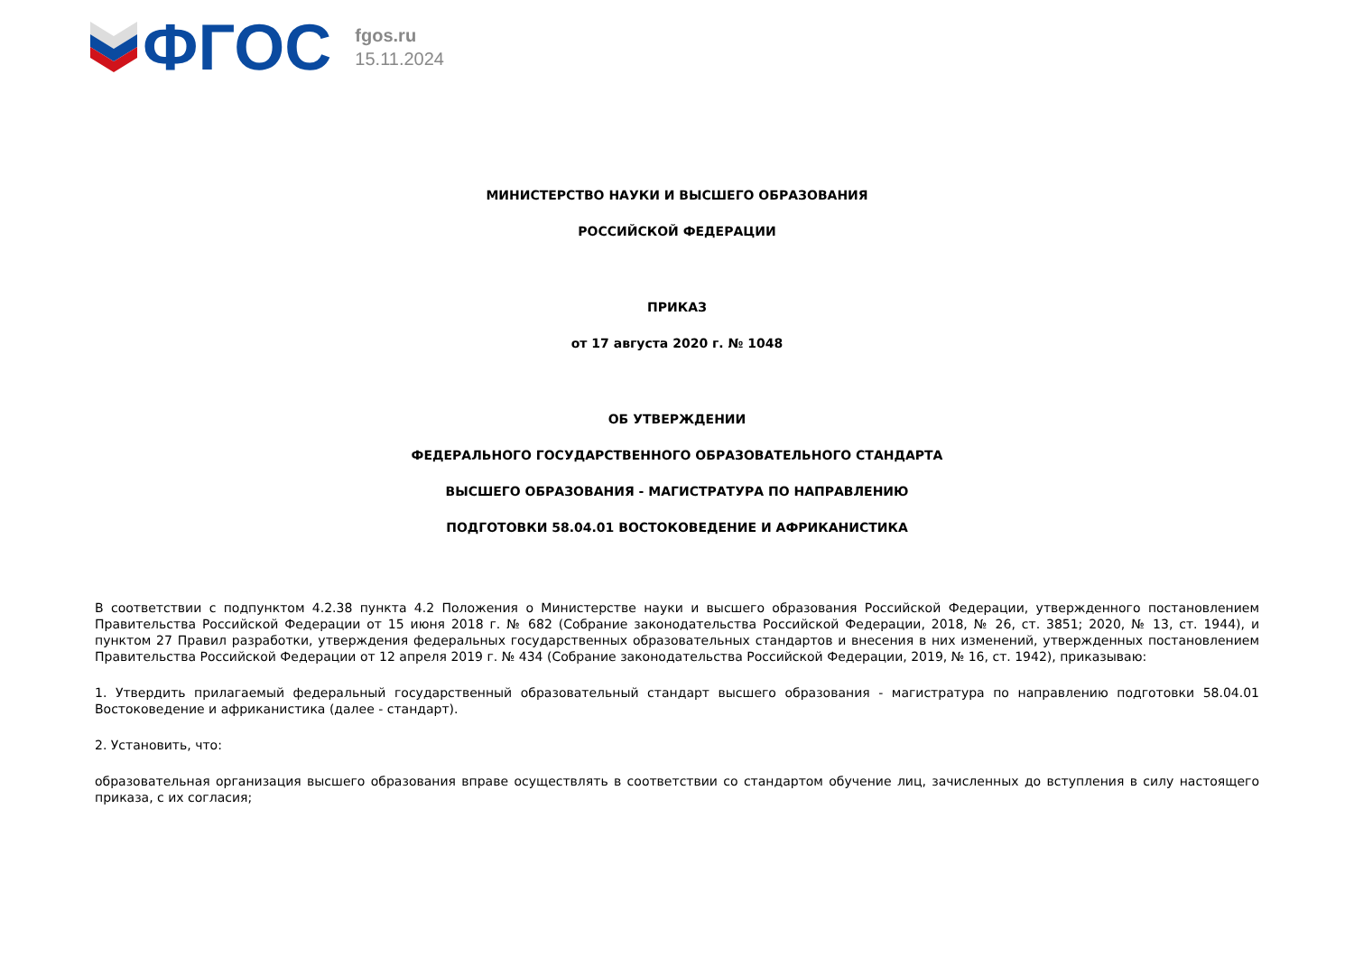ФГОС
fgos.ru
15.11.2024
МИНИСТЕРСТВО НАУКИ И ВЫСШЕГО ОБРАЗОВАНИЯ
РОССИЙСКОЙ ФЕДЕРАЦИИ
ПРИКАЗ
от 17 августа 2020 г. № 1048
ОБ УТВЕРЖДЕНИИ
ФЕДЕРАЛЬНОГО ГОСУДАРСТВЕННОГО ОБРАЗОВАТЕЛЬНОГО СТАНДАРТА
ВЫСШЕГО ОБРАЗОВАНИЯ - МАГИСТРАТУРА ПО НАПРАВЛЕНИЮ
ПОДГОТОВКИ 58.04.01 ВОСТОКОВЕДЕНИЕ И АФРИКАНИСТИКА
В соответствии с подпунктом 4.2.38 пункта 4.2 Положения о Министерстве науки и высшего образования Российской Федерации, утвержденного постановлением Правительства Российской Федерации от 15 июня 2018 г. № 682 (Собрание законодательства Российской Федерации, 2018, № 26, ст. 3851; 2020, № 13, ст. 1944), и пунктом 27 Правил разработки, утверждения федеральных государственных образовательных стандартов и внесения в них изменений, утвержденных постановлением Правительства Российской Федерации от 12 апреля 2019 г. № 434 (Собрание законодательства Российской Федерации, 2019, № 16, ст. 1942), приказываю:
1. Утвердить прилагаемый федеральный государственный образовательный стандарт высшего образования - магистратура по направлению подготовки 58.04.01 Востоковедение и африканистика (далее - стандарт).
2. Установить, что:
образовательная организация высшего образования вправе осуществлять в соответствии со стандартом обучение лиц, зачисленных до вступления в силу настоящего приказа, с их согласия;